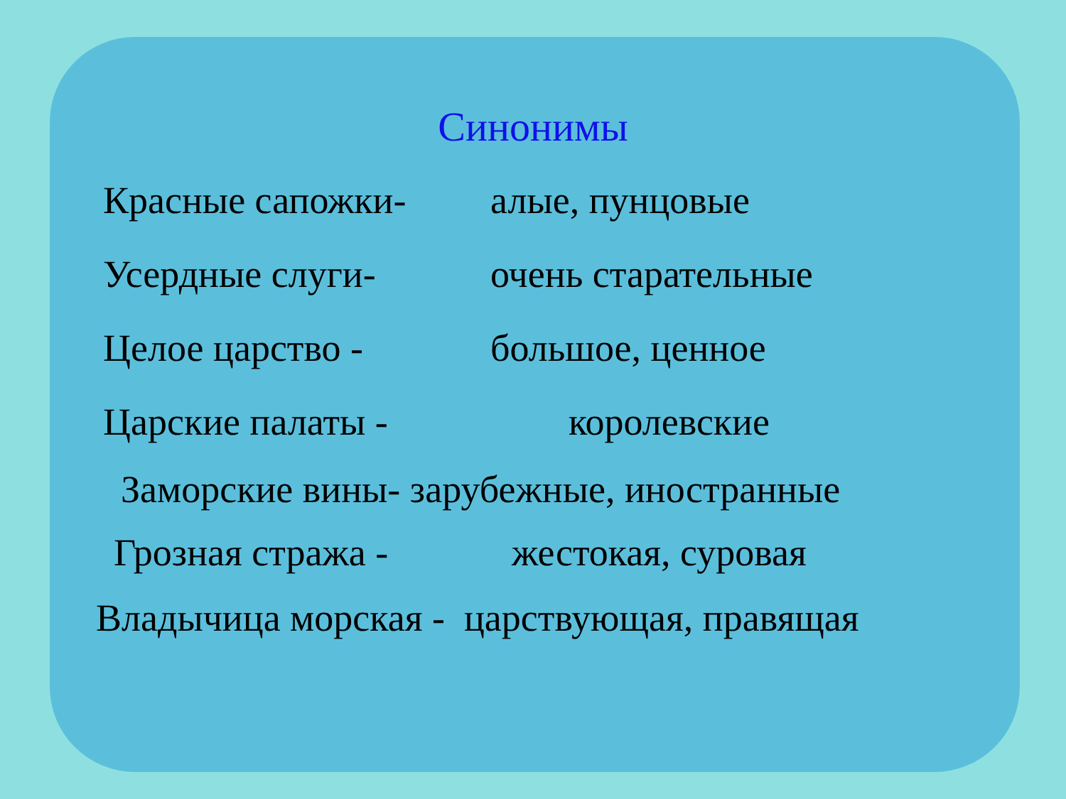Синонимы
Красные сапожки- алые, пунцовые
Усердные слуги- очень старательные
Целое царство - большое, ценное
Царские палаты - королевские
Заморские вины- зарубежные, иностранные
Грозная стража - жестокая, суровая
Владычица морская - царствующая, правящая